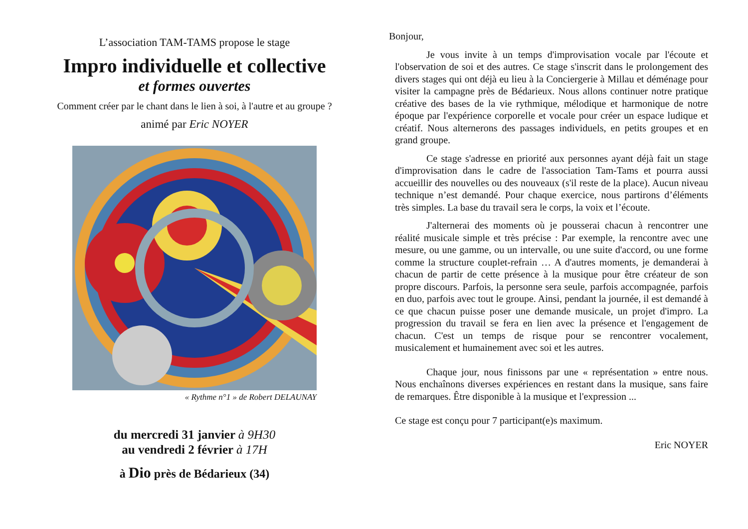L’association TAM-TAMS propose le stage
Impro individuelle et collective
et formes ouvertes
Comment créer par le chant dans le lien à soi, à l'autre et au groupe ?
animé par Eric NOYER
« Rythme n°1 » de Robert DELAUNAY
du mercredi 31 janvier à 9H30
au vendredi 2 février à 17H
à Dio près de Bédarieux (34)
Bonjour,
Je vous invite à un temps d'improvisation vocale par l'écoute et l'observation de soi et des autres. Ce stage s'inscrit dans le prolongement des divers stages qui ont déjà eu lieu à la Conciergerie à Millau et déménage pour visiter la campagne près de Bédarieux. Nous allons continuer notre pratique créative des bases de la vie rythmique, mélodique et harmonique de notre époque par l'expérience corporelle et vocale pour créer un espace ludique et créatif. Nous alternerons des passages individuels, en petits groupes et en grand groupe.
Ce stage s'adresse en priorité aux personnes ayant déjà fait un stage d'improvisation dans le cadre de l'association Tam-Tams et pourra aussi accueillir des nouvelles ou des nouveaux (s'il reste de la place). Aucun niveau technique n’est demandé. Pour chaque exercice, nous partirons d’éléments très simples. La base du travail sera le corps, la voix et l’écoute.
J'alternerai des moments où je pousserai chacun à rencontrer une réalité musicale simple et très précise : Par exemple, la rencontre avec une mesure, ou une gamme, ou un intervalle, ou une suite d'accord, ou une forme comme la structure couplet-refrain … A d'autres moments, je demanderai à chacun de partir de cette présence à la musique pour être créateur de son propre discours. Parfois, la personne sera seule, parfois accompagnée, parfois en duo, parfois avec tout le groupe. Ainsi, pendant la journée, il est demandé à ce que chacun puisse poser une demande musicale, un projet d'impro. La progression du travail se fera en lien avec la présence et l'engagement de chacun. C'est un temps de risque pour se rencontrer vocalement, musicalement et humainement avec soi et les autres.
Chaque jour, nous finissons par une « représentation » entre nous. Nous enchaînons diverses expériences en restant dans la musique, sans faire de remarques. Être disponible à la musique et l'expression ...
Ce stage est conçu pour 7 participant(e)s maximum.
Eric NOYER